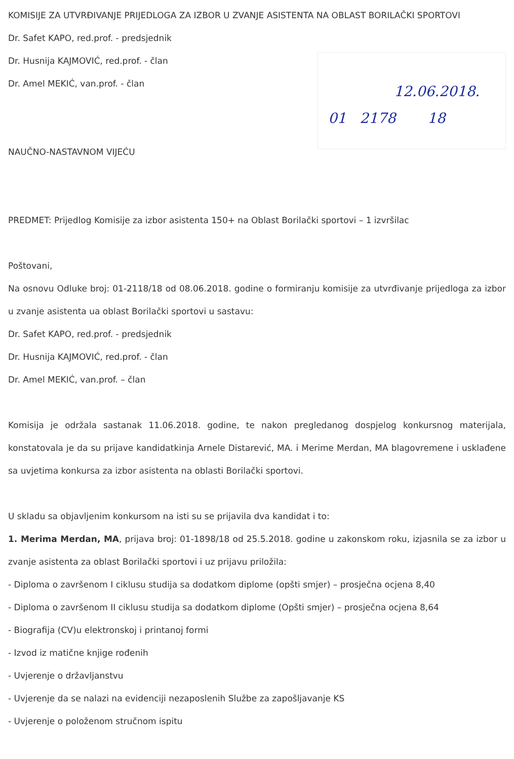KOMISIJE ZA UTVRĐIVANJE PRIJEDLOGA ZA IZBOR U ZVANJE ASISTENTA NA OBLAST BORILAČKI SPORTOVI
Dr. Safet KAPO, red.prof. - predsjednik
Dr. Husnija KAJMOVIĆ, red.prof. - član
Dr. Amel MEKIĆ, van.prof. - član
NAUČNO-NASTAVNOM VIJEĆU
12.06.2018.
01 2178 18
PREDMET: Prijedlog Komisije za izbor asistenta 150+ na Oblast Borilački sportovi – 1 izvršilac
Poštovani,
Na osnovu Odluke broj: 01-2118/18 od 08.06.2018. godine o formiranju komisije za utvrđivanje prijedloga za izbor u zvanje asistenta ua oblast Borilački sportovi u sastavu:
Dr. Safet KAPO, red.prof. - predsjednik
Dr. Husnija KAJMOVIĆ, red.prof. - član
Dr. Amel MEKIĆ, van.prof. – član
Komisija je održala sastanak 11.06.2018. godine, te nakon pregledanog dospjelog konkursnog materijala, konstatovala je da su prijave kandidatkinja Arnele Distarević, MA. i Merime Merdan, MA blagovremene i usklađene sa uvjetima konkursa za izbor asistenta na oblasti Borilački sportovi.
U skladu sa objavljenim konkursom na isti su se prijavila dva kandidat i to:
1. Merima Merdan, MA, prijava broj: 01-1898/18 od 25.5.2018. godine u zakonskom roku, izjasnila se za izbor u zvanje asistenta za oblast Borilački sportovi i uz prijavu priložila:
- Diploma o završenom I ciklusu studija sa dodatkom diplome (opšti smjer) – prosječna ocjena 8,40
- Diploma o završenom II ciklusu studija sa dodatkom diplome (Opšti smjer) – prosječna ocjena 8,64
- Biografija (CV)u elektronskoj i printanoj formi
- Izvod iz matične knjige rođenih
- Uvjerenje o državljanstvu
- Uvjerenje da se nalazi na evidenciji nezaposlenih Službe za zapošljavanje KS
- Uvjerenje o položenom stručnom ispitu